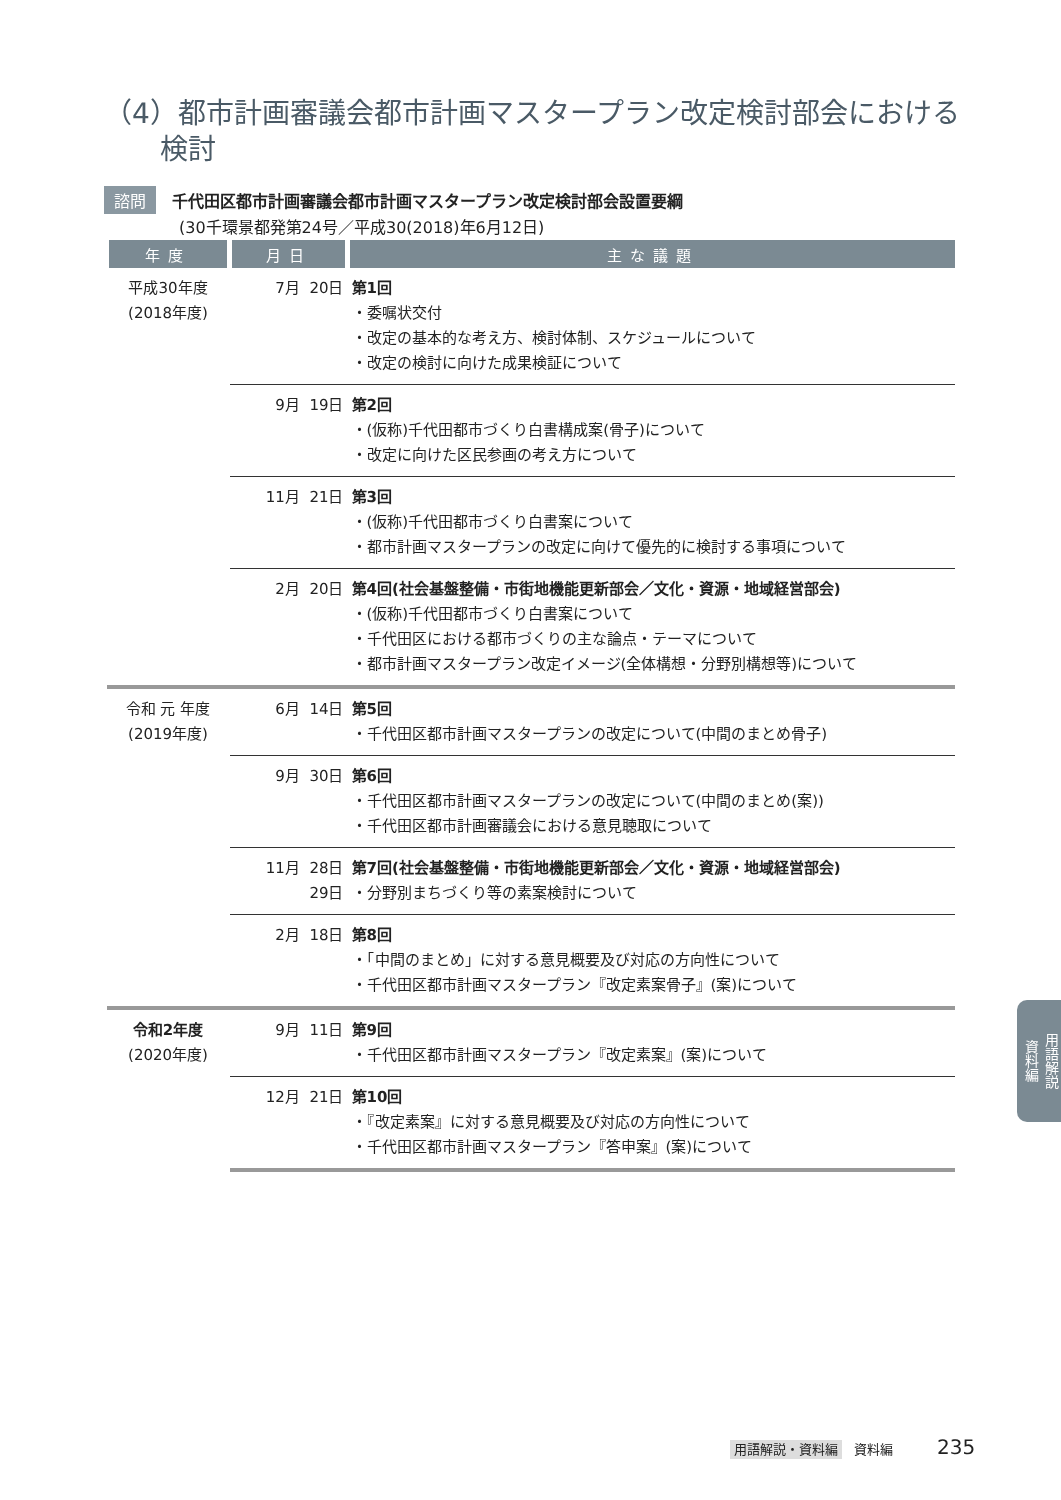（4）都市計画審議会都市計画マスタープラン改定検討部会における
　　検討
諮問 千代田区都市計画審議会都市計画マスタープラン改定検討部会設置要綱
(30千環景都発第24号／平成30(2018)年6月12日)
| 年度 | 月日 | 主な議題 |
| --- | --- | --- |
| 平成30年度 (2018年度) | 7月 20日 | 第1回 ・委嘱状交付 ・改定の基本的な考え方、検討体制、スケジュールについて ・改定の検討に向けた成果検証について |
| | 9月 19日 | 第2回 ・(仮称)千代田都市づくり白書構成案(骨子)について ・改定に向けた区民参画の考え方について |
| | 11月 21日 | 第3回 ・(仮称)千代田都市づくり白書案について ・都市計画マスタープランの改定に向けて優先的に検討する事項について |
| | 2月 20日 | 第4回(社会基盤整備・市街地機能更新部会／文化・資源・地域経営部会) ・(仮称)千代田都市づくり白書案について ・千代田区における都市づくりの主な論点・テーマについて ・都市計画マスタープラン改定イメージ(全体構想・分野別構想等)について |
| 令和 元 年度 (2019年度) | 6月 14日 | 第5回 ・千代田区都市計画マスタープランの改定について(中間のまとめ骨子) |
| | 9月 30日 | 第6回 ・千代田区都市計画マスタープランの改定について(中間のまとめ(案)) ・千代田区都市計画審議会における意見聴取について |
| | 11月 28日 29日 | 第7回(社会基盤整備・市街地機能更新部会／文化・資源・地域経営部会) ・分野別まちづくり等の素案検討について |
| | 2月 18日 | 第8回 ・「中間のまとめ」に対する意見概要及び対応の方向性について ・千代田区都市計画マスタープラン『改定素案骨子』(案)について |
| 令和2年度 (2020年度) | 9月 11日 | 第9回 ・千代田区都市計画マスタープラン『改定素案』(案)について |
| | 12月 21日 | 第10回 ・『改定素案』に対する意見概要及び対応の方向性について ・千代田区都市計画マスタープラン『答申案』(案)について |
用語解説
資料編
用語解説・資料編 資料編 235